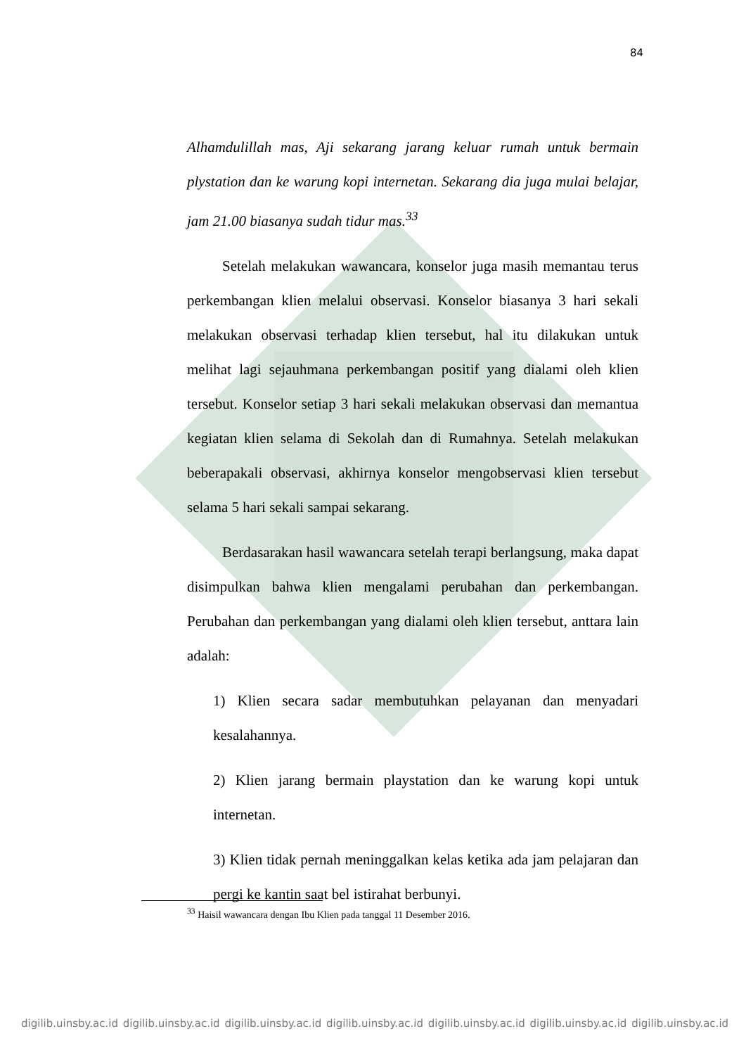84
Alhamdulillah mas, Aji sekarang jarang keluar rumah untuk bermain plystation dan ke warung kopi internetan. Sekarang dia juga mulai belajar, jam 21.00 biasanya sudah tidur mas.<sup>33</sup>
Setelah melakukan wawancara, konselor juga masih memantau terus perkembangan klien melalui observasi. Konselor biasanya 3 hari sekali melakukan observasi terhadap klien tersebut, hal itu dilakukan untuk melihat lagi sejauhmana perkembangan positif yang dialami oleh klien tersebut. Konselor setiap 3 hari sekali melakukan observasi dan memantua kegiatan klien selama di Sekolah dan di Rumahnya. Setelah melakukan beberapakali observasi, akhirnya konselor mengobservasi klien tersebut selama 5 hari sekali sampai sekarang.
Berdasarakan hasil wawancara setelah terapi berlangsung, maka dapat disimpulkan bahwa klien mengalami perubahan dan perkembangan. Perubahan dan perkembangan yang dialami oleh klien tersebut, anttara lain adalah:
1) Klien secara sadar membutuhkan pelayanan dan menyadari kesalahannya.
2) Klien jarang bermain playstation dan ke warung kopi untuk internetan.
3) Klien tidak pernah meninggalkan kelas ketika ada jam pelajaran dan pergi ke kantin saat bel istirahat berbunyi.
<sup>33</sup> Haisil wawancara dengan Ibu Klien pada tanggal 11 Desember 2016.
digilib.uinsby.ac.id digilib.uinsby.ac.id digilib.uinsby.ac.id digilib.uinsby.ac.id digilib.uinsby.ac.id digilib.uinsby.ac.id digilib.uinsby.ac.id